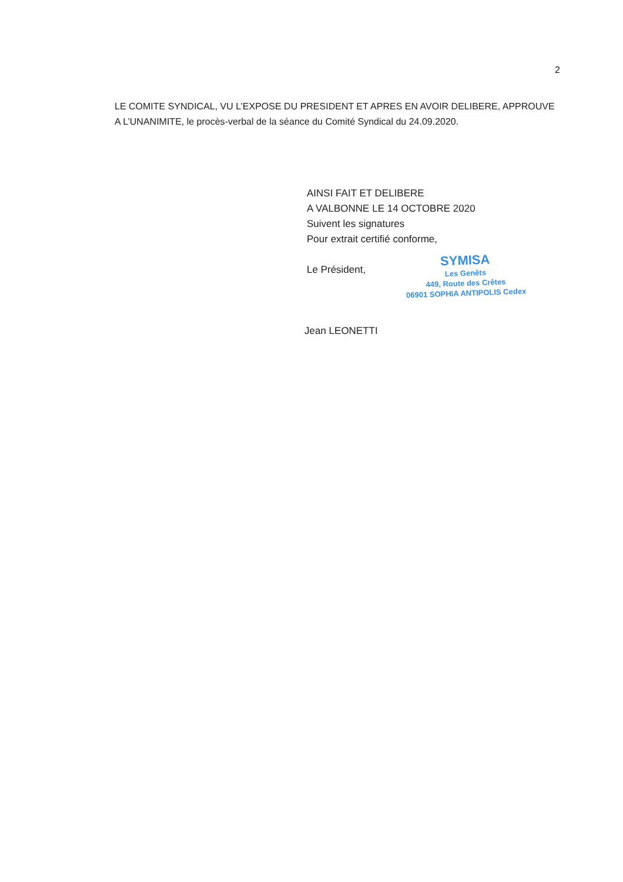2
LE COMITE SYNDICAL, VU L’EXPOSE DU PRESIDENT ET APRES EN AVOIR DELIBERE, APPROUVE A L’UNANIMITE, le procès-verbal de la séance du Comité Syndical du 24.09.2020.
AINSI FAIT ET DELIBERE
A VALBONNE LE 14 OCTOBRE 2020
Suivent les signatures
Pour extrait certifié conforme,
Le Président,
SYMISA
Les Genêts
449, Route des Crêtes
06901 SOPHIA ANTIPOLIS Cedex
Jean LEONETTI